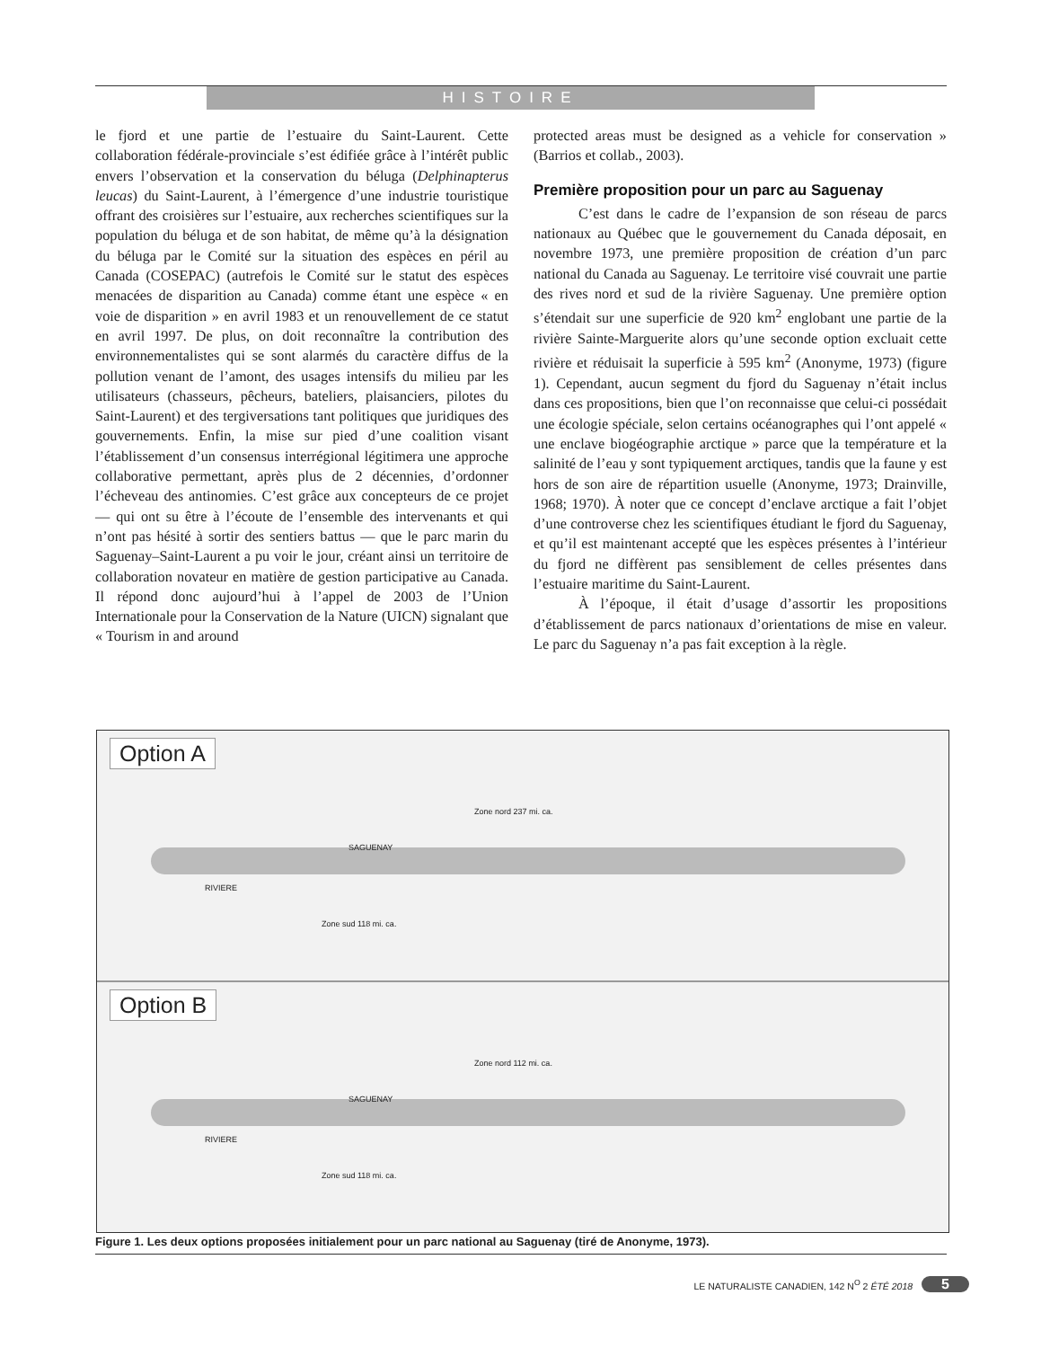HISTOIRE
le fjord et une partie de l’estuaire du Saint-Laurent. Cette collaboration fédérale-provinciale s’est édifiée grâce à l’intérêt public envers l’observation et la conservation du béluga (Delphinapterus leucas) du Saint-Laurent, à l’émergence d’une industrie touristique offrant des croisières sur l’estuaire, aux recherches scientifiques sur la population du béluga et de son habitat, de même qu’à la désignation du béluga par le Comité sur la situation des espèces en péril au Canada (COSEPAC) (autrefois le Comité sur le statut des espèces menacées de disparition au Canada) comme étant une espèce « en voie de disparition » en avril 1983 et un renouvellement de ce statut en avril 1997. De plus, on doit reconnaître la contribution des environnementalistes qui se sont alarmés du caractère diffus de la pollution venant de l’amont, des usages intensifs du milieu par les utilisateurs (chasseurs, pêcheurs, bateliers, plaisanciers, pilotes du Saint-Laurent) et des tergiversations tant politiques que juridiques des gouvernements. Enfin, la mise sur pied d’une coalition visant l’établissement d’un consensus interrégional légitimera une approche collaborative permettant, après plus de 2 décennies, d’ordonner l’écheveau des antinomies. C’est grâce aux concepteurs de ce projet — qui ont su être à l’écoute de l’ensemble des intervenants et qui n’ont pas hésité à sortir des sentiers battus — que le parc marin du Saguenay–Saint-Laurent a pu voir le jour, créant ainsi un territoire de collaboration novateur en matière de gestion participative au Canada. Il répond donc aujourd’hui à l’appel de 2003 de l’Union Internationale pour la Conservation de la Nature (UICN) signalant que « Tourism in and around
protected areas must be designed as a vehicle for conservation » (Barrios et collab., 2003).
Première proposition pour un parc au Saguenay
C’est dans le cadre de l’expansion de son réseau de parcs nationaux au Québec que le gouvernement du Canada déposait, en novembre 1973, une première proposition de création d’un parc national du Canada au Saguenay. Le territoire visé couvrait une partie des rives nord et sud de la rivière Saguenay. Une première option s’étendait sur une superficie de 920 km<sup>2</sup> englobant une partie de la rivière Sainte-Marguerite alors qu’une seconde option excluait cette rivière et réduisait la superficie à 595 km<sup>2</sup> (Anonyme, 1973) (figure 1). Cependant, aucun segment du fjord du Saguenay n’était inclus dans ces propositions, bien que l’on reconnaisse que celui-ci possédait une écologie spéciale, selon certains océanographes qui l’ont appelé « une enclave biogéographie arctique » parce que la température et la salinité de l’eau y sont typiquement arctiques, tandis que la faune y est hors de son aire de répartition usuelle (Anonyme, 1973; Drainville, 1968; 1970). À noter que ce concept d’enclave arctique a fait l’objet d’une controverse chez les scientifiques étudiant le fjord du Saguenay, et qu’il est maintenant accepté que les espèces présentes à l’intérieur du fjord ne diffèrent pas sensiblement de celles présentes dans l’estuaire maritime du Saint-Laurent.
À l’époque, il était d’usage d’assortir les propositions d’établissement de parcs nationaux d’orientations de mise en valeur. Le parc du Saguenay n’a pas fait exception à la règle.
Option A
Zone nord 237 mi. ca.
Zone sud 118 mi. ca.
SAGUENAY
RIVIERE
Option B
Zone nord 112 mi. ca.
Zone sud 118 mi. ca.
SAGUENAY
RIVIERE
Figure 1. Les deux options proposées initialement pour un parc national au Saguenay (tiré de Anonyme, 1973).
LE NATURALISTE CANADIEN, 142 N<sup>O</sup> 2 ÉTÉ 2018 5